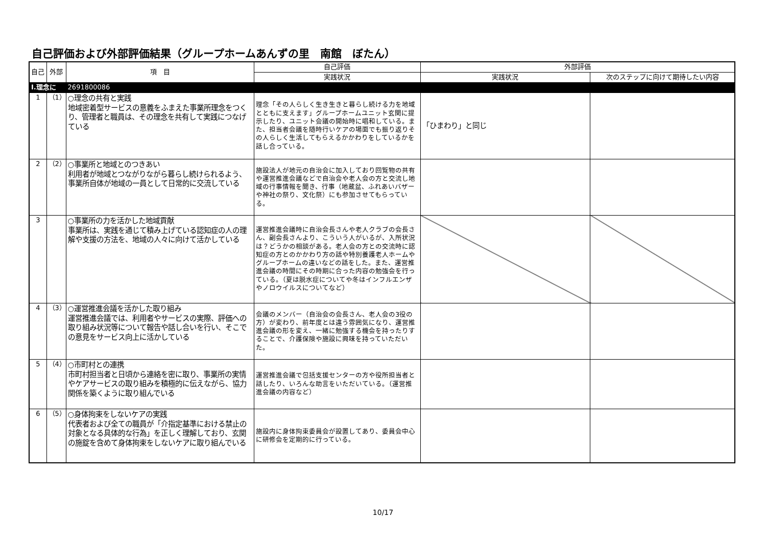自己評価および外部評価結果（グループホームあんずの里　南館　ぼたん）
| 自己 | 外部 | 項 目 | 自己評価 | 外部評価 | |
| --- | --- | --- | --- | --- | --- |
| | | | 実践状況 | 実践状況 | 次のステップに向けて期待したい内容 |
| Ⅰ.理念に | | 2691800086 | | | |
| 1 | （1） | ○理念の共有と実践 地域密着型サービスの意義をふまえた事業所理念をつくり、管理者と職員は、その理念を共有して実践につなげている | 理念「その人らしく生き生きと暮らし続ける力を地域とともに支えます」グループホームユニット玄関に提示したり、ユニット会議の開始時に唱和している。また、担当者会議を随時行いケアの場面でも振り返りその人らしく生活してもらえるかかわりをしているかを話し合っている。 | 「ひまわり」と同じ | |
| 2 | （2） | ○事業所と地域とのつきあい 利用者が地域とつながりながら暮らし続けられるよう、事業所自体が地域の一員として日常的に交流している | 施設法人が地元の自治会に加入しており回覧物の共有や運営推進会議などで自治会や老人会の方と交流し地域の行事情報を聞き、行事（地蔵盆、ふれあいバザーや神社の祭り、文化祭）にも参加させてもらっている。 | | |
| 3 | | ○事業所の力を活かした地域貢献 事業所は、実践を通じて積み上げている認知症の人の理解や支援の方法を、地域の人々に向けて活かしている | 運営推進会議時に自治会長さんや老人クラブの会長さん、副会長さんより、こういう人がいるが、入所状況は？どうかの相談がある。老人会の方との交流時に認知症の方とのかかわり方の話や特別養護老人ホームやグループホームの違いなどの話をした。また、運営推進会議の時間にその時期に合った内容の勉強会を行っている。（夏は脱水症についてや冬はインフルエンザやノロウイルスについてなど） | | |
| 4 | （3） | ○運営推進会議を活かした取り組み 運営推進会議では、利用者やサービスの実際、評価への取り組み状況等について報告や話し合いを行い、そこでの意見をサービス向上に活かしている | 会議のメンバー（自治会の会長さん、老人会の3役の方）が変わり、前年度とは違う雰囲気になり、運営推進会議の形を変え、一緒に勉強する機会を持ったりすることで、介護保険や施設に興味を持っていただいた。 | | |
| 5 | （4） | ○市町村との連携 市町村担当者と日頃から連絡を密に取り、事業所の実情やケアサービスの取り組みを積極的に伝えながら、協力関係を築くように取り組んでいる | 運営推進会議で包括支援センターの方や役所担当者と話したり、いろんな助言をいただいている。（運営推進会議の内容など） | | |
| 6 | （5） | ○身体拘束をしないケアの実践 代表者および全ての職員が「介指定基準における禁止の対象となる具体的な行為」を正しく理解しており、玄関の施錠を含めて身体拘束をしないケアに取り組んでいる | 施設内に身体拘束委員会が設置してあり、委員会中心に研修会を定期的に行っている。 | | |
10/17